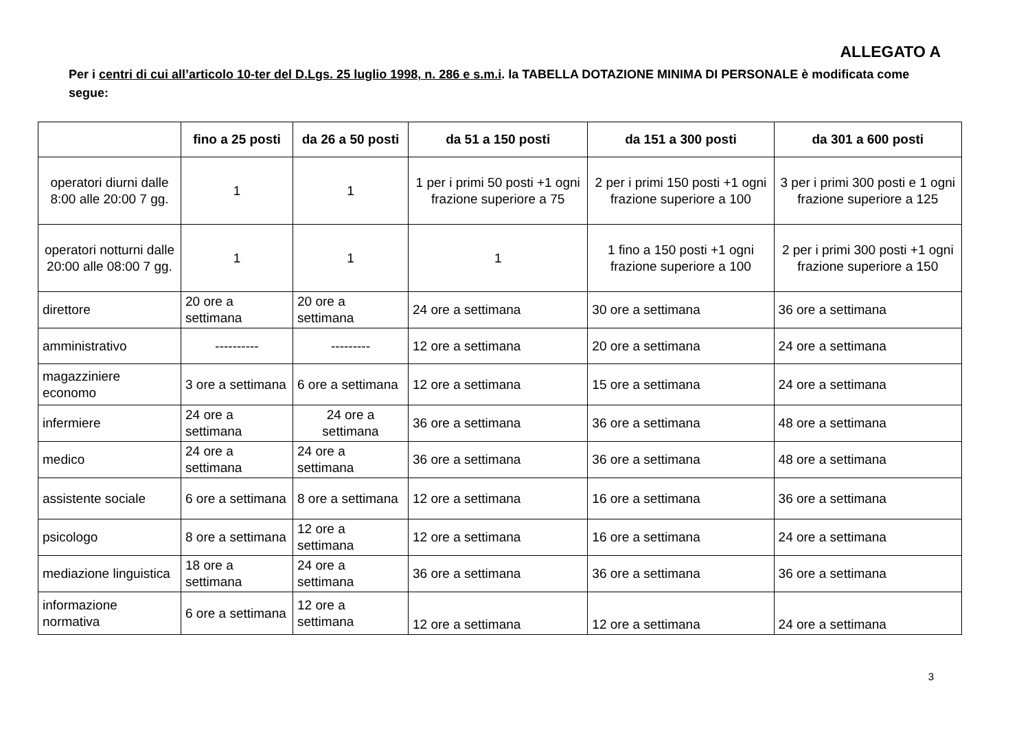ALLEGATO A
Per i centri di cui all’articolo 10-ter del D.Lgs. 25 luglio 1998, n. 286 e s.m.i. la TABELLA DOTAZIONE MINIMA DI PERSONALE è modificata come segue:
| | fino a 25 posti | da 26 a 50 posti | da 51 a 150 posti | da 151 a 300 posti | da 301 a 600 posti |
| --- | --- | --- | --- | --- | --- |
| operatori diurni dalle 8:00 alle 20:00 7 gg. | 1 | 1 | 1 per i primi 50 posti +1 ogni frazione superiore a 75 | 2 per i primi 150 posti +1 ogni frazione superiore a 100 | 3 per i primi 300 posti e 1 ogni frazione superiore a 125 |
| operatori notturni dalle 20:00 alle 08:00 7 gg. | 1 | 1 | 1 | 1 fino a 150 posti +1 ogni frazione superiore a 100 | 2 per i primi 300 posti +1 ogni frazione superiore a 150 |
| direttore | 20 ore a settimana | 20 ore a settimana | 24 ore a settimana | 30 ore a settimana | 36 ore a settimana |
| amministrativo | ---------- | --------- | 12 ore a settimana | 20 ore a settimana | 24 ore a settimana |
| magazziniere economo | 3 ore a settimana | 6 ore a settimana | 12 ore a settimana | 15 ore a settimana | 24 ore a settimana |
| infermiere | 24 ore a settimana | 24 ore a settimana | 36 ore a settimana | 36 ore a settimana | 48 ore a settimana |
| medico | 24 ore a settimana | 24 ore a settimana | 36 ore a settimana | 36 ore a settimana | 48 ore a settimana |
| assistente sociale | 6 ore a settimana | 8 ore a settimana | 12 ore a settimana | 16 ore a settimana | 36 ore a settimana |
| psicologo | 8 ore a settimana | 12 ore a settimana | 12 ore a settimana | 16 ore a settimana | 24 ore a settimana |
| mediazione linguistica | 18 ore a settimana | 24 ore a settimana | 36 ore a settimana | 36 ore a settimana | 36 ore a settimana |
| informazione normativa | 6 ore a settimana | 12 ore a settimana | 12 ore a settimana | 12 ore a settimana | 24 ore a settimana |
3